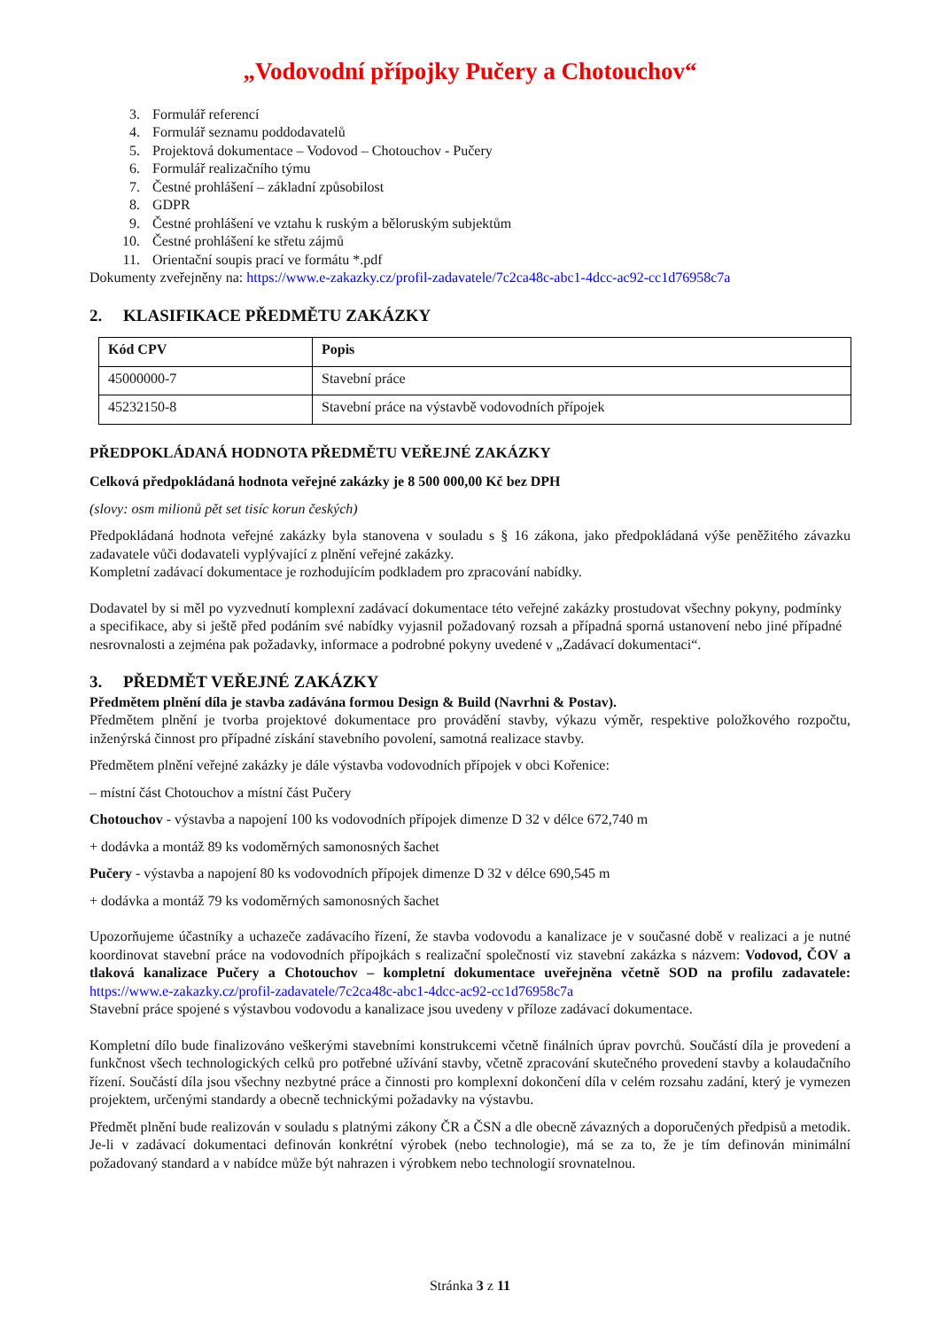„Vodovodní přípojky Pučery a Chotouchov“
3. Formulář referencí
4. Formulář seznamu poddodavatelů
5. Projektová dokumentace – Vodovod – Chotouchov - Pučery
6. Formulář realizačního týmu
7. Čestné prohlášení – základní způsobilost
8. GDPR
9. Čestné prohlášení ve vztahu k ruským a běloruským subjektům
10. Čestné prohlášení ke střetu zájmů
11. Orientační soupis prací ve formátu *.pdf
Dokumenty zveřejněny na: https://www.e-zakazky.cz/profil-zadavatele/7c2ca48c-abc1-4dcc-ac92-cc1d76958c7a
2. KLASIFIKACE PŘEDMĚTU ZAKÁZKY
| Kód CPV | Popis |
| --- | --- |
| 45000000-7 | Stavební práce |
| 45232150-8 | Stavební práce na výstavbě vodovodních přípojek |
PŘEDPOKLÁDANÁ HODNOTA PŘEDMĚTU VEŘEJNÉ ZAKÁZKY
Celková předpokládaná hodnota veřejné zakázky je 8 500 000,00 Kč bez DPH
(slovy: osm milionů pět set tisíc korun českých)
Předpokládaná hodnota veřejné zakázky byla stanovena v souladu s § 16 zákona, jako předpokládaná výše peněžitého závazku zadavatele vůči dodavateli vyplývající z plnění veřejné zakázky.
Kompletní zadávací dokumentace je rozhodujícím podkladem pro zpracování nabídky.
Dodavatel by si měl po vyzvednutí komplexní zadávací dokumentace této veřejné zakázky prostudovat všechny pokyny, podmínky a specifikace, aby si ještě před podáním své nabídky vyjasnil požadovaný rozsah a případná sporná ustanovení nebo jiné případné nesrovnalosti a zejména pak požadavky, informace a podrobné pokyny uvedené v „Zadávací dokumentaci“.
3. PŘEDMĚT VEŘEJNÉ ZAKÁZKY
Předmětem plnění díla je stavba zadávána formou Design & Build (Navrhni & Postav).
Předmětem plnění je tvorba projektové dokumentace pro provádění stavby, výkazu výměr, respektive položkového rozpočtu, inženýrská činnost pro případné získání stavebního povolení, samotná realizace stavby.
Předmětem plnění veřejné zakázky je dále výstavba vodovodních přípojek v obci Kořenice:
– místní část Chotouchov a místní část Pučery
Chotouchov - výstavba a napojení 100 ks vodovodních přípojek dimenze D 32 v délce 672,740 m
+ dodávka a montáž 89 ks vodoměrných samonosných šachet
Pučery - výstavba a napojení 80 ks vodovodních přípojek dimenze D 32 v délce 690,545 m
+ dodávka a montáž 79 ks vodoměrných samonosných šachet
Upozorňujeme účastníky a uchazeče zadávacího řízení, že stavba vodovodu a kanalizace je v současné době v realizaci a je nutné koordinovat stavební práce na vodovodních přípojkách s realizační společností viz stavební zakázka s názvem: Vodovod, ČOV a tlaková kanalizace Pučery a Chotouchov – kompletní dokumentace uveřejněna včetně SOD na profilu zadavatele: https://www.e-zakazky.cz/profil-zadavatele/7c2ca48c-abc1-4dcc-ac92-cc1d76958c7a
Stavební práce spojené s výstavbou vodovodu a kanalizace jsou uvedeny v příloze zadávací dokumentace.
Kompletní dílo bude finalizováno veškerými stavebními konstrukcemi včetně finálních úprav povrchů. Součástí díla je provedení a funkčnost všech technologických celků pro potřebné užívání stavby, včetně zpracování skutečného provedení stavby a kolaudačního řízení. Součástí díla jsou všechny nezbytné práce a činnosti pro komplexní dokončení díla v celém rozsahu zadání, který je vymezen projektem, určenými standardy a obecně technickými požadavky na výstavbu.
Předmět plnění bude realizován v souladu s platnými zákony ČR a ČSN a dle obecně závazných a doporučených předpisů a metodik. Je-li v zadávací dokumentaci definován konkrétní výrobek (nebo technologie), má se za to, že je tím definován minimální požadovaný standard a v nabídce může být nahrazen i výrobkem nebo technologií srovnatelnou.
Stránka 3 z 11